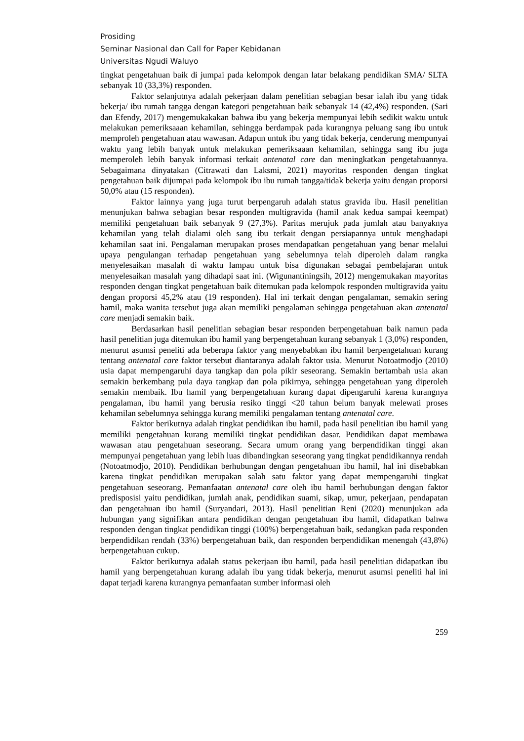Prosiding
Seminar Nasional dan Call for Paper Kebidanan
Universitas Ngudi Waluyo
tingkat pengetahuan baik di jumpai pada kelompok dengan latar belakang pendidikan SMA/ SLTA sebanyak 10 (33,3%) responden.
Faktor selanjutnya adalah pekerjaan dalam penelitian sebagian besar ialah ibu yang tidak bekerja/ ibu rumah tangga dengan kategori pengetahuan baik sebanyak 14 (42,4%) responden. (Sari dan Efendy, 2017) mengemukakakan bahwa ibu yang bekerja mempunyai lebih sedikit waktu untuk melakukan pemeriksaaan kehamilan, sehingga berdampak pada kurangnya peluang sang ibu untuk memproleh pengetahuan atau wawasan. Adapun untuk ibu yang tidak bekerja, cenderung mempunyai waktu yang lebih banyak untuk melakukan pemeriksaaan kehamilan, sehingga sang ibu juga memperoleh lebih banyak informasi terkait antenatal care dan meningkatkan pengetahuannya. Sebagaimana dinyatakan (Citrawati dan Laksmi, 2021) mayoritas responden dengan tingkat pengetahuan baik dijumpai pada kelompok ibu ibu rumah tangga/tidak bekerja yaitu dengan proporsi 50,0% atau (15 responden).
Faktor lainnya yang juga turut berpengaruh adalah status gravida ibu. Hasil penelitian menunjukan bahwa sebagian besar responden multigravida (hamil anak kedua sampai keempat) memiliki pengetahuan baik sebanyak 9 (27,3%). Paritas merujuk pada jumlah atau banyaknya kehamilan yang telah dialami oleh sang ibu terkait dengan persiapannya untuk menghadapi kehamilan saat ini. Pengalaman merupakan proses mendapatkan pengetahuan yang benar melalui upaya pengulangan terhadap pengetahuan yang sebelumnya telah diperoleh dalam rangka menyelesaikan masalah di waktu lampau untuk bisa digunakan sebagai pembelajaran untuk menyelesaikan masalah yang dihadapi saat ini. (Wigunantiningsih, 2012) mengemukakan mayoritas responden dengan tingkat pengetahuan baik ditemukan pada kelompok responden multigravida yaitu dengan proporsi 45,2% atau (19 responden). Hal ini terkait dengan pengalaman, semakin sering hamil, maka wanita tersebut juga akan memiliki pengalaman sehingga pengetahuan akan antenatal care menjadi semakin baik.
Berdasarkan hasil penelitian sebagian besar responden berpengetahuan baik namun pada hasil penelitian juga ditemukan ibu hamil yang berpengetahuan kurang sebanyak 1 (3,0%) responden, menurut asumsi peneliti ada beberapa faktor yang menyebabkan ibu hamil berpengetahuan kurang tentang antenatal care faktor tersebut diantaranya adalah faktor usia. Menurut Notoatmodjo (2010) usia dapat mempengaruhi daya tangkap dan pola pikir seseorang. Semakin bertambah usia akan semakin berkembang pula daya tangkap dan pola pikirnya, sehingga pengetahuan yang diperoleh semakin membaik. Ibu hamil yang berpengetahuan kurang dapat dipengaruhi karena kurangnya pengalaman, ibu hamil yang berusia resiko tinggi <20 tahun belum banyak melewati proses kehamilan sebelumnya sehingga kurang memiliki pengalaman tentang antenatal care.
Faktor berikutnya adalah tingkat pendidikan ibu hamil, pada hasil penelitian ibu hamil yang memiliki pengetahuan kurang memiliki tingkat pendidikan dasar. Pendidikan dapat membawa wawasan atau pengetahuan seseorang. Secara umum orang yang berpendidikan tinggi akan mempunyai pengetahuan yang lebih luas dibandingkan seseorang yang tingkat pendidikannya rendah (Notoatmodjo, 2010). Pendidikan berhubungan dengan pengetahuan ibu hamil, hal ini disebabkan karena tingkat pendidikan merupakan salah satu faktor yang dapat mempengaruhi tingkat pengetahuan seseorang. Pemanfaatan antenatal care oleh ibu hamil berhubungan dengan faktor predisposisi yaitu pendidikan, jumlah anak, pendidikan suami, sikap, umur, pekerjaan, pendapatan dan pengetahuan ibu hamil (Suryandari, 2013). Hasil penelitian Reni (2020) menunjukan ada hubungan yang signifikan antara pendidikan dengan pengetahuan ibu hamil, didapatkan bahwa responden dengan tingkat pendidikan tinggi (100%) berpengetahuan baik, sedangkan pada responden berpendidikan rendah (33%) berpengetahuan baik, dan responden berpendidikan menengah (43,8%) berpengetahuan cukup.
Faktor berikutnya adalah status pekerjaan ibu hamil, pada hasil penelitian didapatkan ibu hamil yang berpengetahuan kurang adalah ibu yang tidak bekerja, menurut asumsi peneliti hal ini dapat terjadi karena kurangnya pemanfaatan sumber informasi oleh
259